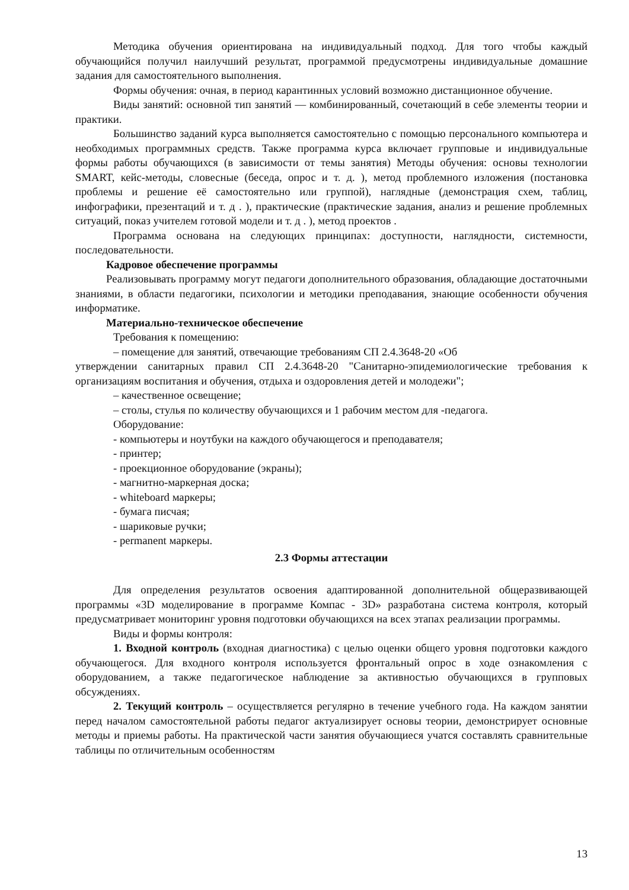Методика обучения ориентирована на индивидуальный подход. Для того чтобы каждый обучающийся получил наилучший результат, программой предусмотрены индивидуальные домашние задания для самостоятельного выполнения.
Формы обучения: очная, в период карантинных условий возможно дистанционное обучение.
Виды занятий: основной тип занятий — комбинированный, сочетающий в себе элементы теории и практики.
Большинство заданий курса выполняется самостоятельно с помощью персонального компьютера и необходимых программных средств. Также программа курса включает групповые и индивидуальные формы работы обучающихся (в зависимости от темы занятия) Методы обучения: основы технологии SMART, кейс-методы, словесные (беседа, опрос и т. д. ), метод проблемного изложения (постановка проблемы и решение её самостоятельно или группой), наглядные (демонстрация схем, таблиц, инфографики, презентаций и т. д . ), практические (практические задания, анализ и решение проблемных ситуаций, показ учителем готовой модели и т. д . ), метод проектов .
Программа основана на следующих принципах: доступности, наглядности, системности, последовательности.
Кадровое обеспечение программы
Реализовывать программу могут педагоги дополнительного образования, обладающие достаточными знаниями, в области педагогики, психологии и методики преподавания, знающие особенности обучения информатике.
Материально-техническое обеспечение
Требования к помещению:
– помещение для занятий, отвечающие требованиям СП 2.4.3648-20 «Об
утверждении санитарных правил СП 2.4.3648-20 "Санитарно-эпидемиологические требования к организациям воспитания и обучения, отдыха и оздоровления детей и молодежи";
– качественное освещение;
– столы, стулья по количеству обучающихся и 1 рабочим местом для -педагога.
Оборудование:
- компьютеры и ноутбуки на каждого обучающегося и преподавателя;
- принтер;
- проекционное оборудование (экраны);
- магнитно-маркерная доска;
- whiteboard маркеры;
- бумага писчая;
- шариковые ручки;
- permanent маркеры.
2.3 Формы аттестации
Для определения результатов освоения адаптированной дополнительной общеразвивающей программы «3D моделирование в программе Компас - 3D» разработана система контроля, который предусматривает мониторинг уровня подготовки обучающихся на всех этапах реализации программы.
Виды и формы контроля:
1. Входной контроль (входная диагностика) с целью оценки общего уровня подготовки каждого обучающегося. Для входного контроля используется фронтальный опрос в ходе ознакомления с оборудованием, а также педагогическое наблюдение за активностью обучающихся в групповых обсуждениях.
2. Текущий контроль – осуществляется регулярно в течение учебного года. На каждом занятии перед началом самостоятельной работы педагог актуализирует основы теории, демонстрирует основные методы и приемы работы. На практической части занятия обучающиеся учатся составлять сравнительные таблицы по отличительным особенностям
13